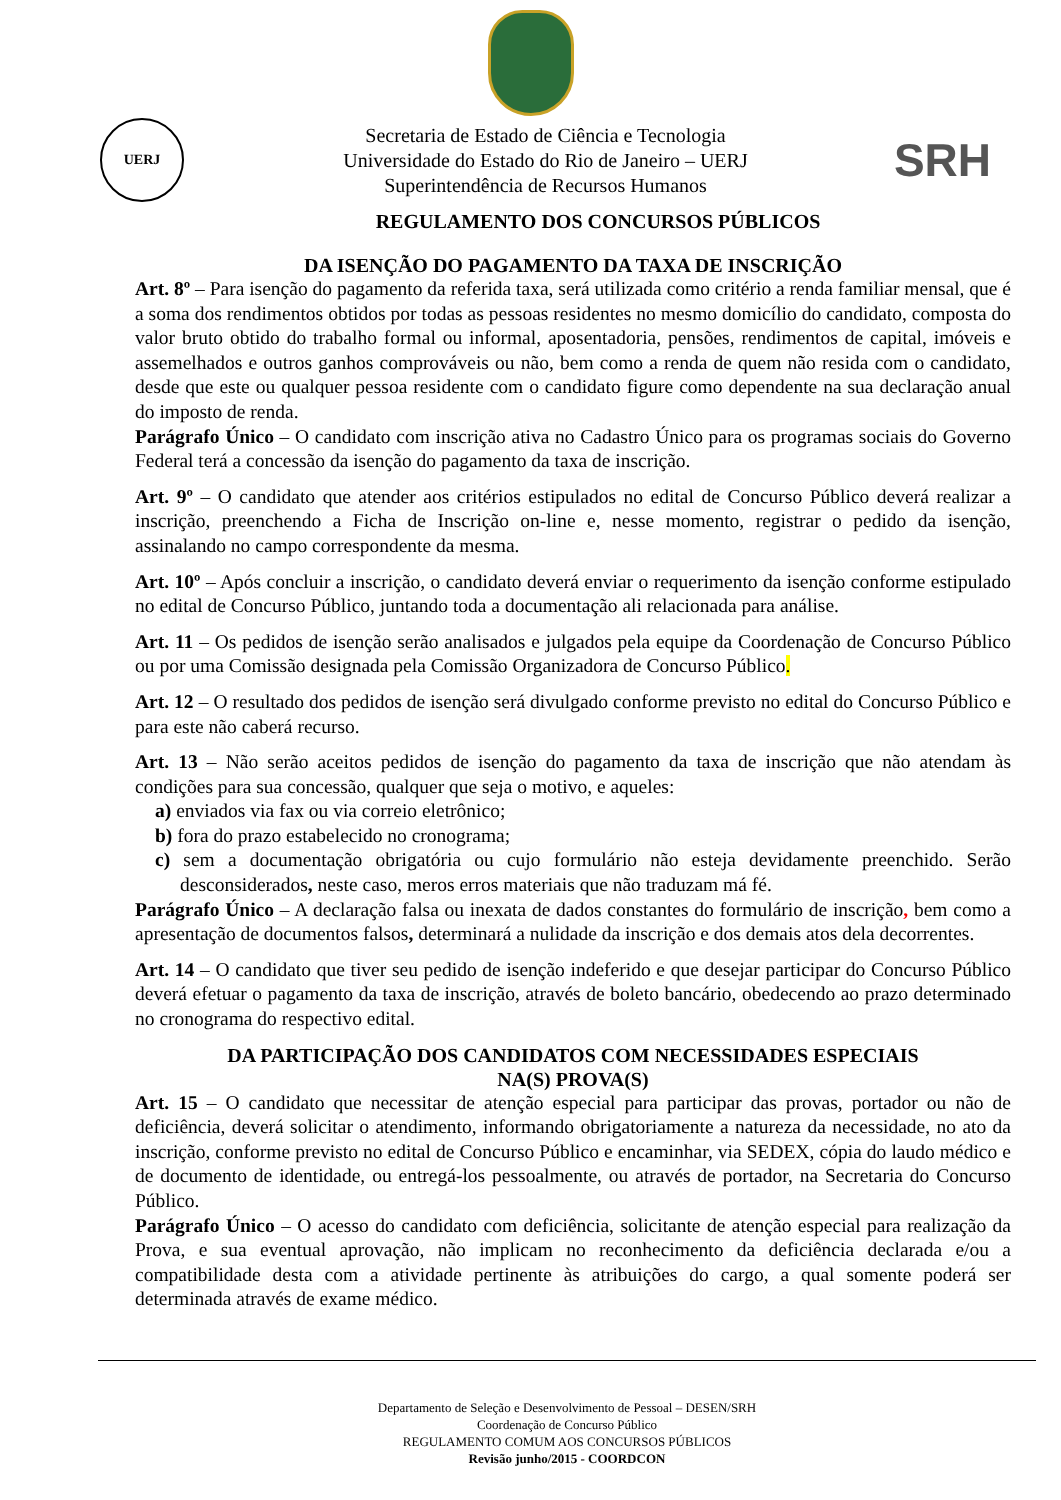UERJ
Secretaria de Estado de Ciência e Tecnologia
Universidade do Estado do Rio de Janeiro – UERJ
Superintendência de Recursos Humanos
SRH
REGULAMENTO DOS CONCURSOS PÚBLICOS
DA ISENÇÃO DO PAGAMENTO DA TAXA DE INSCRIÇÃO
Art. 8º – Para isenção do pagamento da referida taxa, será utilizada como critério a renda familiar mensal, que é a soma dos rendimentos obtidos por todas as pessoas residentes no mesmo domicílio do candidato, composta do valor bruto obtido do trabalho formal ou informal, aposentadoria, pensões, rendimentos de capital, imóveis e assemelhados e outros ganhos comprováveis ou não, bem como a renda de quem não resida com o candidato, desde que este ou qualquer pessoa residente com o candidato figure como dependente na sua declaração anual do imposto de renda.
Parágrafo Único – O candidato com inscrição ativa no Cadastro Único para os programas sociais do Governo Federal terá a concessão da isenção do pagamento da taxa de inscrição.
Art. 9º – O candidato que atender aos critérios estipulados no edital de Concurso Público deverá realizar a inscrição, preenchendo a Ficha de Inscrição on-line e, nesse momento, registrar o pedido da isenção, assinalando no campo correspondente da mesma.
Art. 10º – Após concluir a inscrição, o candidato deverá enviar o requerimento da isenção conforme estipulado no edital de Concurso Público, juntando toda a documentação ali relacionada para análise.
Art. 11 – Os pedidos de isenção serão analisados e julgados pela equipe da Coordenação de Concurso Público ou por uma Comissão designada pela Comissão Organizadora de Concurso Público.
Art. 12 – O resultado dos pedidos de isenção será divulgado conforme previsto no edital do Concurso Público e para este não caberá recurso.
Art. 13 – Não serão aceitos pedidos de isenção do pagamento da taxa de inscrição que não atendam às condições para sua concessão, qualquer que seja o motivo, e aqueles:
a) enviados via fax ou via correio eletrônico;
b) fora do prazo estabelecido no cronograma;
c) sem a documentação obrigatória ou cujo formulário não esteja devidamente preenchido. Serão desconsiderados, neste caso, meros erros materiais que não traduzam má fé.
Parágrafo Único – A declaração falsa ou inexata de dados constantes do formulário de inscrição, bem como a apresentação de documentos falsos, determinará a nulidade da inscrição e dos demais atos dela decorrentes.
Art. 14 – O candidato que tiver seu pedido de isenção indeferido e que desejar participar do Concurso Público deverá efetuar o pagamento da taxa de inscrição, através de boleto bancário, obedecendo ao prazo determinado no cronograma do respectivo edital.
DA PARTICIPAÇÃO DOS CANDIDATOS COM NECESSIDADES ESPECIAIS
NA(S) PROVA(S)
Art. 15 – O candidato que necessitar de atenção especial para participar das provas, portador ou não de deficiência, deverá solicitar o atendimento, informando obrigatoriamente a natureza da necessidade, no ato da inscrição, conforme previsto no edital de Concurso Público e encaminhar, via SEDEX, cópia do laudo médico e de documento de identidade, ou entregá-los pessoalmente, ou através de portador, na Secretaria do Concurso Público.
Parágrafo Único – O acesso do candidato com deficiência, solicitante de atenção especial para realização da Prova, e sua eventual aprovação, não implicam no reconhecimento da deficiência declarada e/ou a compatibilidade desta com a atividade pertinente às atribuições do cargo, a qual somente poderá ser determinada através de exame médico.
Departamento de Seleção e Desenvolvimento de Pessoal – DESEN/SRH
Coordenação de Concurso Público
REGULAMENTO COMUM AOS CONCURSOS PÚBLICOS
Revisão junho/2015 - COORDCON